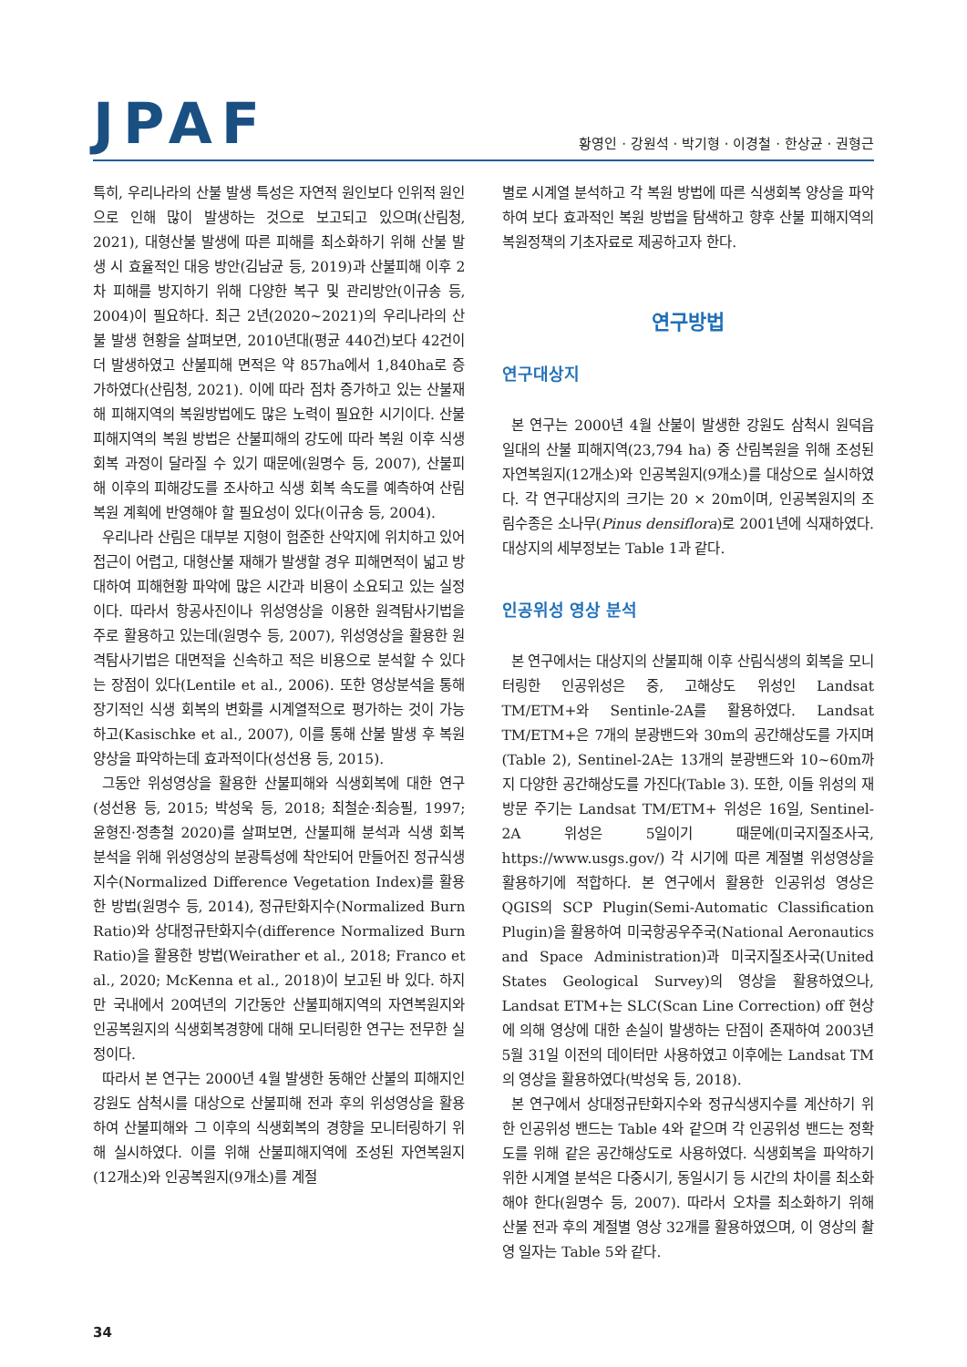JPAF
황영인 · 강원석 · 박기형 · 이경철 · 한상균 · 권형근
특히, 우리나라의 산불 발생 특성은 자연적 원인보다 인위적 원인으로 인해 많이 발생하는 것으로 보고되고 있으며(산림청, 2021), 대형산불 발생에 따른 피해를 최소화하기 위해 산불 발생 시 효율적인 대응 방안(김남균 등, 2019)과 산불피해 이후 2차 피해를 방지하기 위해 다양한 복구 및 관리방안(이규송 등, 2004)이 필요하다. 최근 2년(2020~2021)의 우리나라의 산불 발생 현황을 살펴보면, 2010년대(평균 440건)보다 42건이 더 발생하였고 산불피해 면적은 약 857ha에서 1,840ha로 증가하였다(산림청, 2021). 이에 따라 점차 증가하고 있는 산불재해 피해지역의 복원방법에도 많은 노력이 필요한 시기이다. 산불피해지역의 복원 방법은 산불피해의 강도에 따라 복원 이후 식생 회복 과정이 달라질 수 있기 때문에(원명수 등, 2007), 산불피해 이후의 피해강도를 조사하고 식생 회복 속도를 예측하여 산림복원 계획에 반영해야 할 필요성이 있다(이규송 등, 2004).
우리나라 산림은 대부분 지형이 험준한 산악지에 위치하고 있어 접근이 어렵고, 대형산불 재해가 발생할 경우 피해면적이 넓고 방대하여 피해현황 파악에 많은 시간과 비용이 소요되고 있는 실정이다. 따라서 항공사진이나 위성영상을 이용한 원격탐사기법을 주로 활용하고 있는데(원명수 등, 2007), 위성영상을 활용한 원격탐사기법은 대면적을 신속하고 적은 비용으로 분석할 수 있다는 장점이 있다(Lentile et al., 2006). 또한 영상분석을 통해 장기적인 식생 회복의 변화를 시계열적으로 평가하는 것이 가능하고(Kasischke et al., 2007), 이를 통해 산불 발생 후 복원양상을 파악하는데 효과적이다(성선용 등, 2015).
그동안 위성영상을 활용한 산불피해와 식생회복에 대한 연구(성선용 등, 2015; 박성욱 등, 2018; 최철순·최승필, 1997; 윤형진·정총철 2020)를 살펴보면, 산불피해 분석과 식생 회복 분석을 위해 위성영상의 분광특성에 착안되어 만들어진 정규식생지수(Normalized Difference Vegetation Index)를 활용한 방법(원명수 등, 2014), 정규탄화지수(Normalized Burn Ratio)와 상대정규탄화지수(difference Normalized Burn Ratio)을 활용한 방법(Weirather et al., 2018; Franco et al., 2020; McKenna et al., 2018)이 보고된 바 있다. 하지만 국내에서 20여년의 기간동안 산불피해지역의 자연복원지와 인공복원지의 식생회복경향에 대해 모니터링한 연구는 전무한 실정이다.
따라서 본 연구는 2000년 4월 발생한 동해안 산불의 피해지인 강원도 삼척시를 대상으로 산불피해 전과 후의 위성영상을 활용하여 산불피해와 그 이후의 식생회복의 경향을 모니터링하기 위해 실시하였다. 이를 위해 산불피해지역에 조성된 자연복원지(12개소)와 인공복원지(9개소)를 계절
별로 시계열 분석하고 각 복원 방법에 따른 식생회복 양상을 파악하여 보다 효과적인 복원 방법을 탐색하고 향후 산불 피해지역의 복원정책의 기초자료로 제공하고자 한다.
연구방법
연구대상지
본 연구는 2000년 4월 산불이 발생한 강원도 삼척시 원덕읍 일대의 산불 피해지역(23,794 ha) 중 산림복원을 위해 조성된 자연복원지(12개소)와 인공복원지(9개소)를 대상으로 실시하였다. 각 연구대상지의 크기는 20 × 20m이며, 인공복원지의 조림수종은 소나무(Pinus densiflora)로 2001년에 식재하였다. 대상지의 세부정보는 Table 1과 같다.
인공위성 영상 분석
본 연구에서는 대상지의 산불피해 이후 산림식생의 회복을 모니터링한 인공위성은 중, 고해상도 위성인 Landsat TM/ETM+와 Sentinle-2A를 활용하였다. Landsat TM/ETM+은 7개의 분광밴드와 30m의 공간해상도를 가지며(Table 2), Sentinel-2A는 13개의 분광밴드와 10~60m까지 다양한 공간해상도를 가진다(Table 3). 또한, 이들 위성의 재방문 주기는 Landsat TM/ETM+ 위성은 16일, Sentinel-2A 위성은 5일이기 때문에(미국지질조사국, https://www.usgs.gov/) 각 시기에 따른 계절별 위성영상을 활용하기에 적합하다. 본 연구에서 활용한 인공위성 영상은 QGIS의 SCP Plugin(Semi-Automatic Classification Plugin)을 활용하여 미국항공우주국(National Aeronautics and Space Administration)과 미국지질조사국(United States Geological Survey)의 영상을 활용하였으나, Landsat ETM+는 SLC(Scan Line Correction) off 현상에 의해 영상에 대한 손실이 발생하는 단점이 존재하여 2003년 5월 31일 이전의 데이터만 사용하였고 이후에는 Landsat TM의 영상을 활용하였다(박성욱 등, 2018).
본 연구에서 상대정규탄화지수와 정규식생지수를 계산하기 위한 인공위성 밴드는 Table 4와 같으며 각 인공위성 밴드는 정확도를 위해 같은 공간해상도로 사용하였다. 식생회복을 파악하기 위한 시계열 분석은 다중시기, 동일시기 등 시간의 차이를 최소화해야 한다(원명수 등, 2007). 따라서 오차를 최소화하기 위해 산불 전과 후의 계절별 영상 32개를 활용하였으며, 이 영상의 촬영 일자는 Table 5와 같다.
34